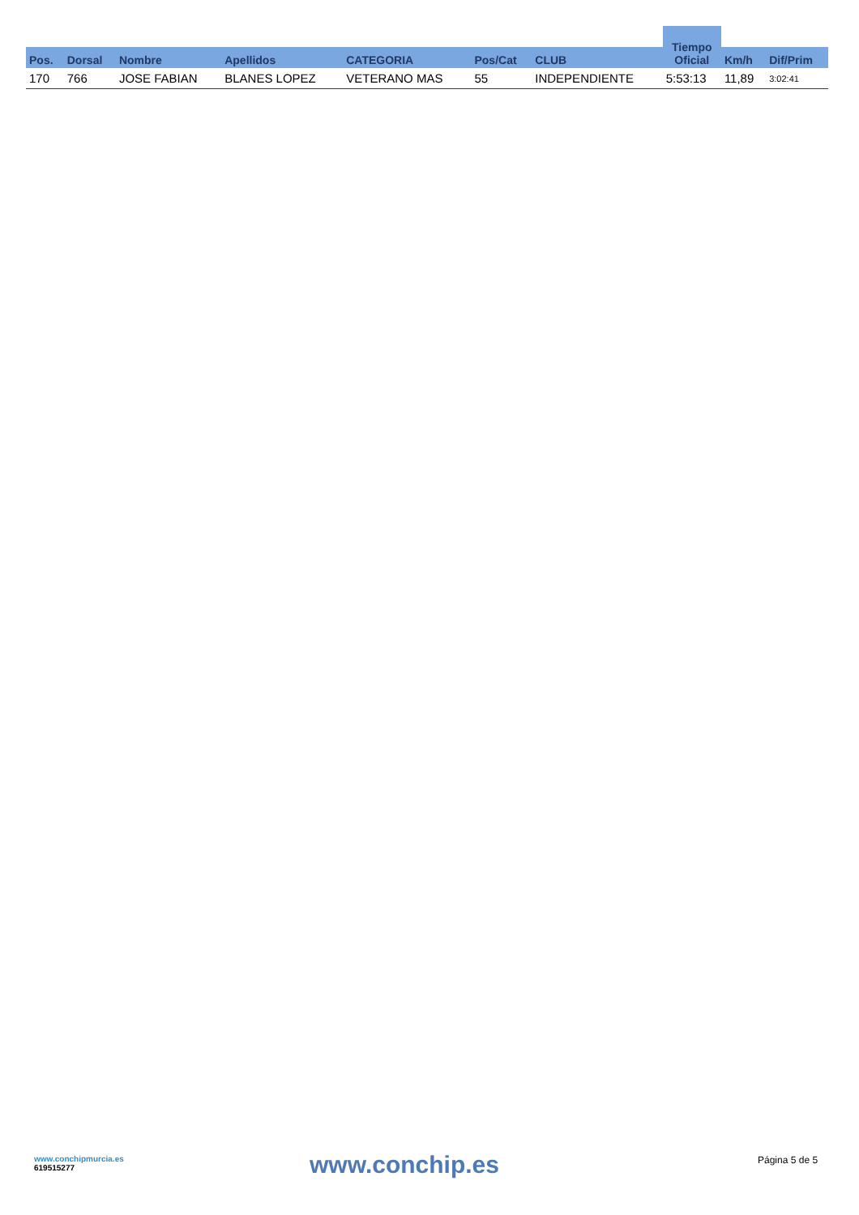| | | | | | | | Tiempo Oficial | | |
| --- | --- | --- | --- | --- | --- | --- | --- | --- | --- |
| Pos. | Dorsal | Nombre | Apellidos | CATEGORIA | Pos/Cat | CLUB | | Km/h | Dif/Prim |
| 170 | 766 | JOSE FABIAN | BLANES LOPEZ | VETERANO MAS | 55 | INDEPENDIENTE | 5:53:13 | 11,89 | 3:02:41 |
www.conchipmurcia.es
619515277
www.conchip.es
Página 5 de 5